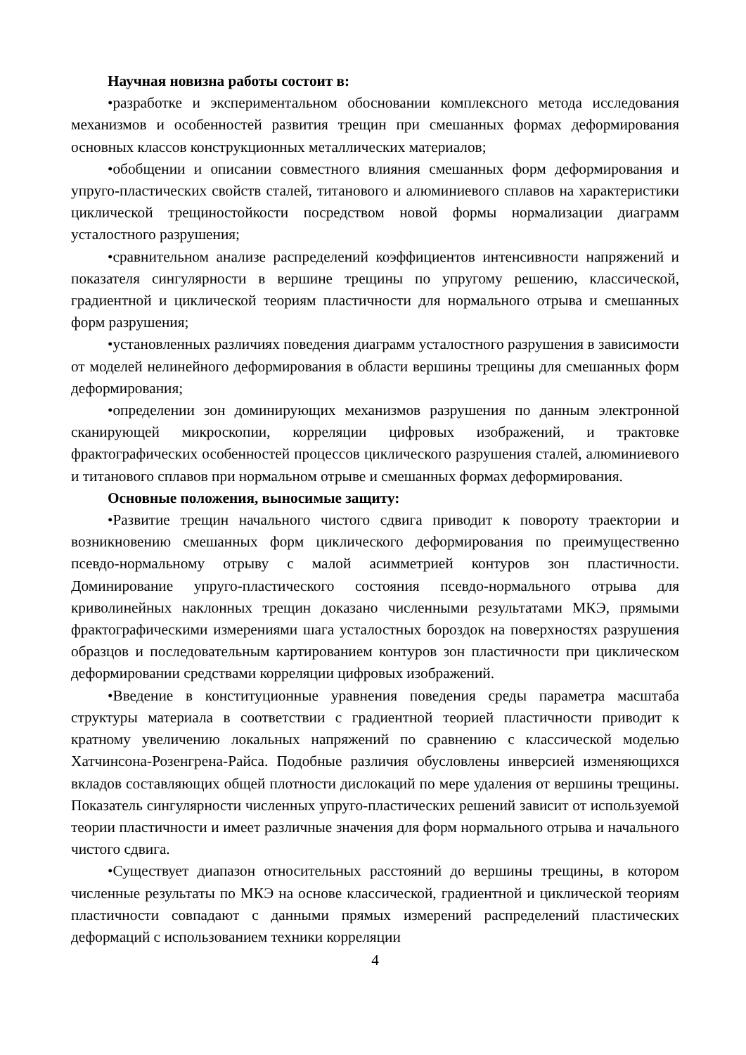Научная новизна работы состоит в:
•разработке и экспериментальном обосновании комплексного метода исследования механизмов и особенностей развития трещин при смешанных формах деформирования основных классов конструкционных металлических материалов;
•обобщении и описании совместного влияния смешанных форм деформирования и упруго-пластических свойств сталей, титанового и алюминиевого сплавов на характеристики циклической трещиностойкости посредством новой формы нормализации диаграмм усталостного разрушения;
•сравнительном анализе распределений коэффициентов интенсивности напряжений и показателя сингулярности в вершине трещины по упругому решению, классической, градиентной и циклической теориям пластичности для нормального отрыва и смешанных форм разрушения;
•установленных различиях поведения диаграмм усталостного разрушения в зависимости от моделей нелинейного деформирования в области вершины трещины для смешанных форм деформирования;
•определении зон доминирующих механизмов разрушения по данным электронной сканирующей микроскопии, корреляции цифровых изображений, и трактовке фрактографических особенностей процессов циклического разрушения сталей, алюминиевого и титанового сплавов при нормальном отрыве и смешанных формах деформирования.
Основные положения, выносимые защиту:
•Развитие трещин начального чистого сдвига приводит к повороту траектории и возникновению смешанных форм циклического деформирования по преимущественно псевдо-нормальному отрыву с малой асимметрией контуров зон пластичности. Доминирование упруго-пластического состояния псевдо-нормального отрыва для криволинейных наклонных трещин доказано численными результатами МКЭ, прямыми фрактографическими измерениями шага усталостных бороздок на поверхностях разрушения образцов и последовательным картированием контуров зон пластичности при циклическом деформировании средствами корреляции цифровых изображений.
•Введение в конституционные уравнения поведения среды параметра масштаба структуры материала в соответствии с градиентной теорией пластичности приводит к кратному увеличению локальных напряжений по сравнению с классической моделью Хатчинсона-Розенгрена-Райса. Подобные различия обусловлены инверсией изменяющихся вкладов составляющих общей плотности дислокаций по мере удаления от вершины трещины. Показатель сингулярности численных упруго-пластических решений зависит от используемой теории пластичности и имеет различные значения для форм нормального отрыва и начального чистого сдвига.
•Существует диапазон относительных расстояний до вершины трещины, в котором численные результаты по МКЭ на основе классической, градиентной и циклической теориям пластичности совпадают с данными прямых измерений распределений пластических деформаций с использованием техники корреляции
4